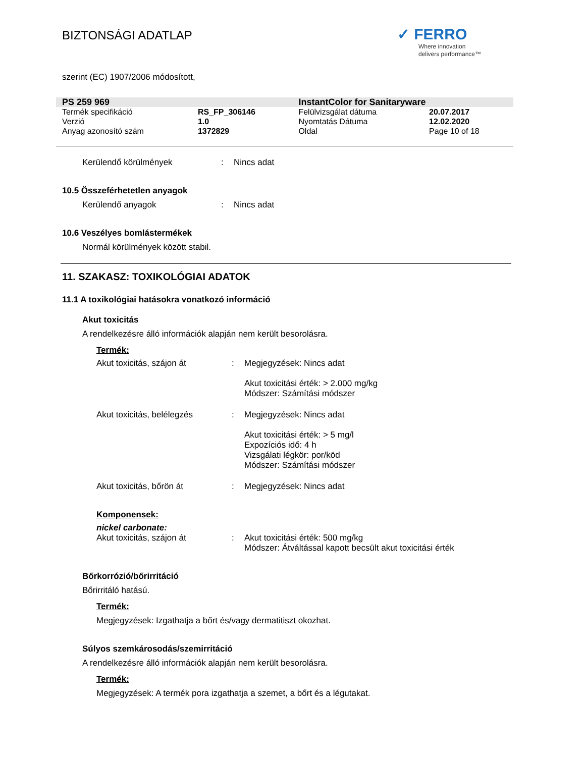BIZTONSÁGI ADATLAP
✓ FERRO
Where innovation
delivers performance™
szerint (EC) 1907/2006 módosított,
| PS 259 969 | | InstantColor for Sanitaryware | |
| Termék specifikáció | RS_FP_306146 | Felülvizsgálat dátuma | 20.07.2017 |
| Verzió | 1.0 | Nyomtatás Dátuma | 12.02.2020 |
| Anyag azonosító szám | 1372829 | Oldal | Page 10 of 18 |
Kerülendő körülmények : Nincs adat
10.5 Összeférhetetlen anyagok
Kerülendő anyagok : Nincs adat
10.6 Veszélyes bomlástermékek
Normál körülmények között stabil.
11. SZAKASZ: TOXIKOLÓGIAI ADATOK
11.1 A toxikológiai hatásokra vonatkozó információ
Akut toxicitás
A rendelkezésre álló információk alapján nem került besorolásra.
Termék:
Akut toxicitás, szájon át : Megjegyzések: Nincs adat
Akut toxicitási érték: > 2.000 mg/kg
Módszer: Számítási módszer
Akut toxicitás, belélegzés : Megjegyzések: Nincs adat
Akut toxicitási érték: > 5 mg/l
Expozíciós idő: 4 h
Vizsgálati légkör: por/köd
Módszer: Számítási módszer
Akut toxicitás, bőrön át : Megjegyzések: Nincs adat
Komponensek:
nickel carbonate:
Akut toxicitás, szájon át : Akut toxicitási érték: 500 mg/kg
Módszer: Átváltással kapott becsült akut toxicitási érték
Bőrkorrózió/bőrirritáció
Bőrirritáló hatású.
Termék:
Megjegyzések: Izgathatja a bőrt és/vagy dermatitiszt okozhat.
Súlyos szemkárosodás/szemirritáció
A rendelkezésre álló információk alapján nem került besorolásra.
Termék:
Megjegyzések: A termék pora izgathatja a szemet, a bőrt és a légutakat.